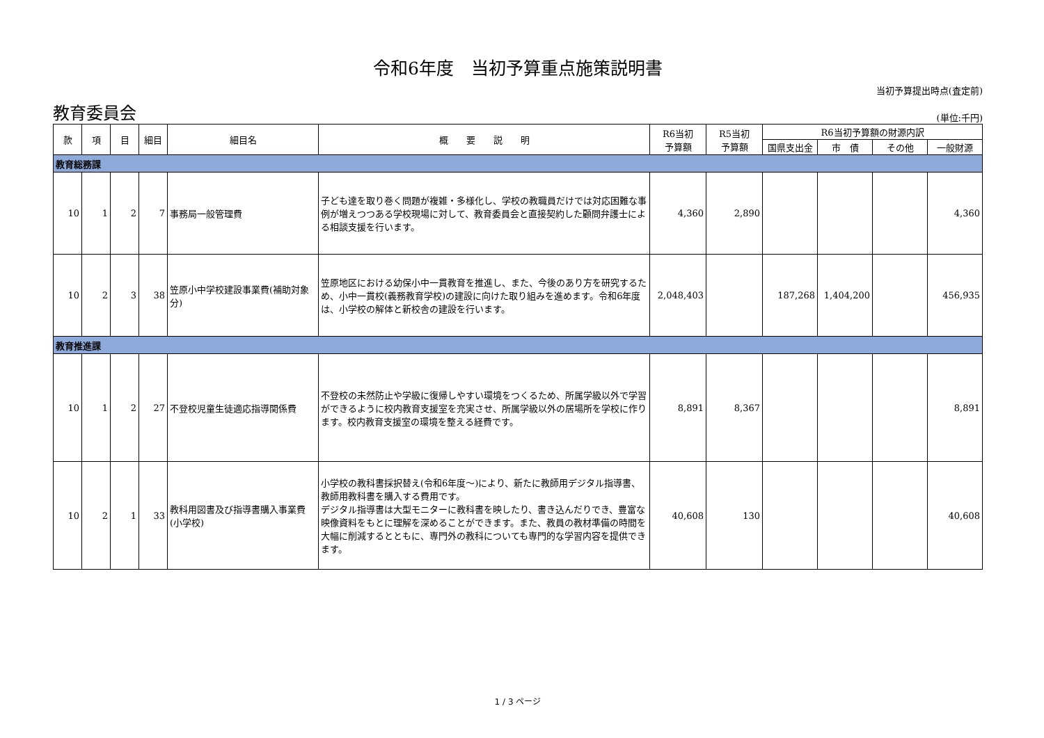令和6年度　当初予算重点施策説明書
当初予算提出時点(査定前)
教育委員会
(単位:千円)
| 款 | 項 | 目 | 細目 | 細目名 | 概 要 説 明 | R6当初 予算額 | R5当初 予算額 | R6当初予算額の財源内訳 | | | |
| --- | --- | --- | --- | --- | --- | --- | --- | --- | --- | --- | --- |
| | | | | | | | | 国県支出金 | 市 債 | その他 | 一般財源 |
| 教育総務課 | | | | | | | | | | | |
| 10 | 1 | 2 | 7 | 事務局一般管理費 | 子ども達を取り巻く問題が複雑・多様化し、学校の教職員だけでは対応困難な事例が増えつつある学校現場に対して、教育委員会と直接契約した顧問弁護士による相談支援を行います。 | 4,360 | 2,890 | | | | 4,360 |
| 10 | 2 | 3 | 38 | 笠原小中学校建設事業費(補助対象分) | 笠原地区における幼保小中一貫教育を推進し、また、今後のあり方を研究するため、小中一貫校(義務教育学校)の建設に向けた取り組みを進めます。令和6年度は、小学校の解体と新校舎の建設を行います。 | 2,048,403 | | 187,268 | 1,404,200 | | 456,935 |
| 教育推進課 | | | | | | | | | | | |
| 10 | 1 | 2 | 27 | 不登校児童生徒適応指導関係費 | 不登校の未然防止や学級に復帰しやすい環境をつくるため、所属学級以外で学習ができるように校内教育支援室を充実させ、所属学級以外の居場所を学校に作ります。校内教育支援室の環境を整える経費です。 | 8,891 | 8,367 | | | | 8,891 |
| 10 | 2 | 1 | 33 | 教科用図書及び指導書購入事業費(小学校) | 小学校の教科書採択替え(令和6年度～)により、新たに教師用デジタル指導書、教師用教科書を購入する費用です。 デジタル指導書は大型モニターに教科書を映したり、書き込んだりでき、豊富な映像資料をもとに理解を深めることができます。また、教員の教材準備の時間を大幅に削減するとともに、専門外の教科についても専門的な学習内容を提供できます。 | 40,608 | 130 | | | | 40,608 |
1 / 3 ページ